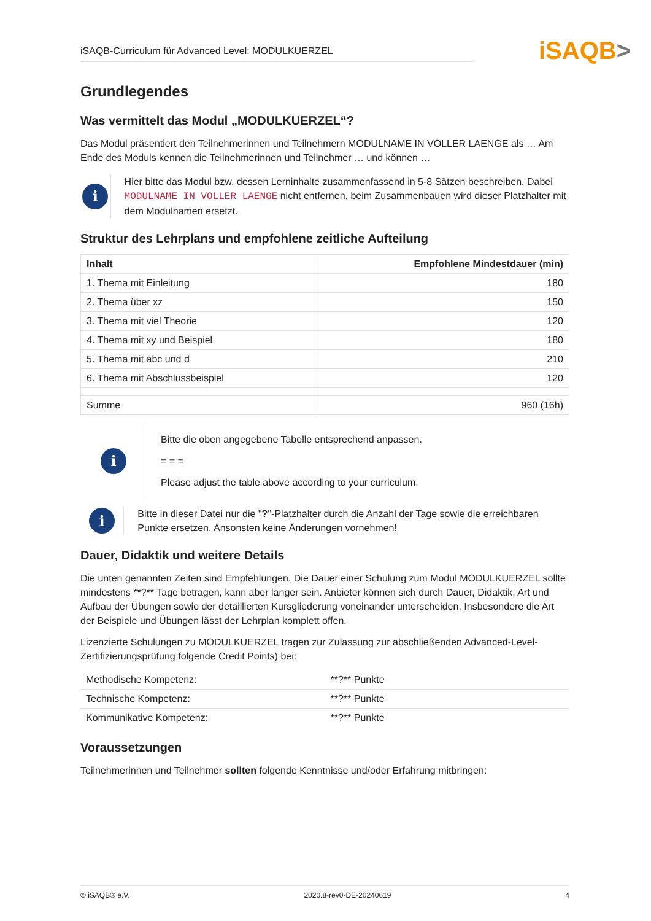iSAQB-Curriculum für Advanced Level: MODULKUERZEL
iSAQB>
Grundlegendes
Was vermittelt das Modul „MODULKUERZEL“?
Das Modul präsentiert den Teilnehmerinnen und Teilnehmern MODULNAME IN VOLLER LAENGE als … Am Ende des Moduls kennen die Teilnehmerinnen und Teilnehmer … und können …
i
Hier bitte das Modul bzw. dessen Lerninhalte zusammenfassend in 5-8 Sätzen beschreiben. Dabei MODULNAME IN VOLLER LAENGE nicht entfernen, beim Zusammenbauen wird dieser Platzhalter mit dem Modulnamen ersetzt.
Struktur des Lehrplans und empfohlene zeitliche Aufteilung
| Inhalt | Empfohlene Mindestdauer (min) |
| --- | --- |
| 1. Thema mit Einleitung | 180 |
| 2. Thema über xz | 150 |
| 3. Thema mit viel Theorie | 120 |
| 4. Thema mit xy und Beispiel | 180 |
| 5. Thema mit abc und d | 210 |
| 6. Thema mit Abschlussbeispiel | 120 |
| Summe | 960 (16h) |
i
Bitte die oben angegebene Tabelle entsprechend anpassen.
= = =
Please adjust the table above according to your curriculum.
i
Bitte in dieser Datei nur die "?"-Platzhalter durch die Anzahl der Tage sowie die erreichbaren Punkte ersetzen. Ansonsten keine Änderungen vornehmen!
Dauer, Didaktik und weitere Details
Die unten genannten Zeiten sind Empfehlungen. Die Dauer einer Schulung zum Modul MODULKUERZEL sollte mindestens **?** Tage betragen, kann aber länger sein. Anbieter können sich durch Dauer, Didaktik, Art und Aufbau der Übungen sowie der detaillierten Kursgliederung voneinander unterscheiden. Insbesondere die Art der Beispiele und Übungen lässt der Lehrplan komplett offen.
Lizenzierte Schulungen zu MODULKUERZEL tragen zur Zulassung zur abschließenden Advanced-Level-Zertifizierungsprüfung folgende Credit Points) bei:
| Methodische Kompetenz: | **?** Punkte |
| Technische Kompetenz: | **?** Punkte |
| Kommunikative Kompetenz: | **?** Punkte |
Voraussetzungen
Teilnehmerinnen und Teilnehmer sollten folgende Kenntnisse und/oder Erfahrung mitbringen:
© iSAQB® e.V. 2020.8-rev0-DE-20240619 4